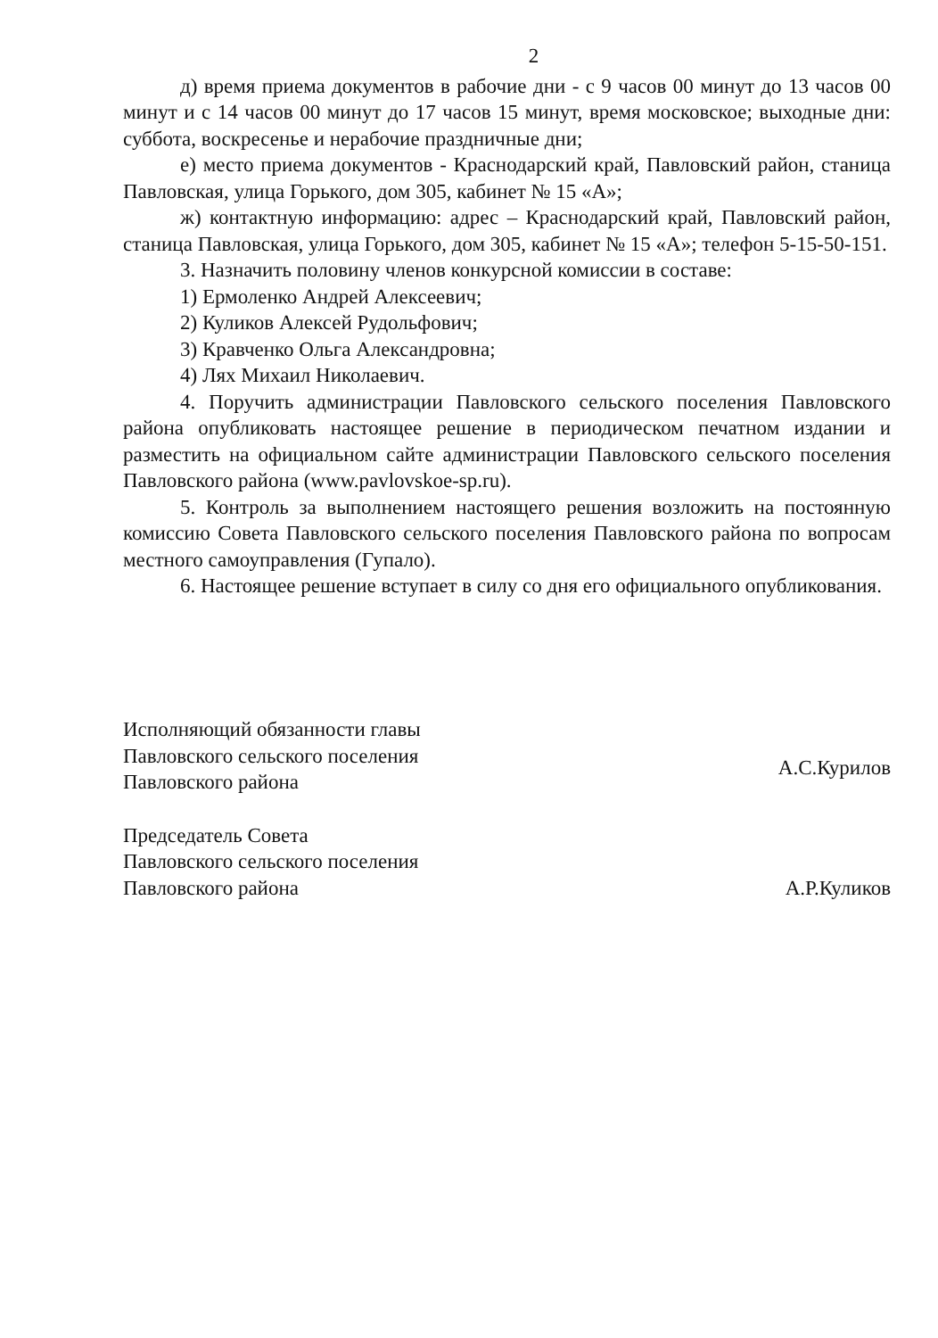2
д) время приема документов в рабочие дни - с 9 часов 00 минут до 13 часов 00 минут и с 14 часов 00 минут до 17 часов 15 минут, время московское; выходные дни: суббота, воскресенье и нерабочие праздничные дни;
е) место приема документов - Краснодарский край, Павловский район, станица Павловская, улица Горького, дом 305, кабинет № 15 «А»;
ж) контактную информацию: адрес – Краснодарский край, Павловский район, станица Павловская, улица Горького, дом 305, кабинет № 15 «А»; телефон 5-15-50-151.
3. Назначить половину членов конкурсной комиссии в составе:
1) Ермоленко Андрей Алексеевич;
2) Куликов Алексей Рудольфович;
3) Кравченко Ольга Александровна;
4) Лях Михаил Николаевич.
4. Поручить администрации Павловского сельского поселения Павловского района опубликовать настоящее решение в периодическом печатном издании и разместить на официальном сайте администрации Павловского сельского поселения Павловского района (www.pavlovskoe-sp.ru).
5. Контроль за выполнением настоящего решения возложить на постоянную комиссию Совета Павловского сельского поселения Павловского района по вопросам местного самоуправления (Гупало).
6. Настоящее решение вступает в силу со дня его официального опубликования.
Исполняющий обязанности главы
Павловского сельского поселения
Павловского района
А.С.Курилов
Председатель Совета
Павловского сельского поселения
Павловского района
А.Р.Куликов